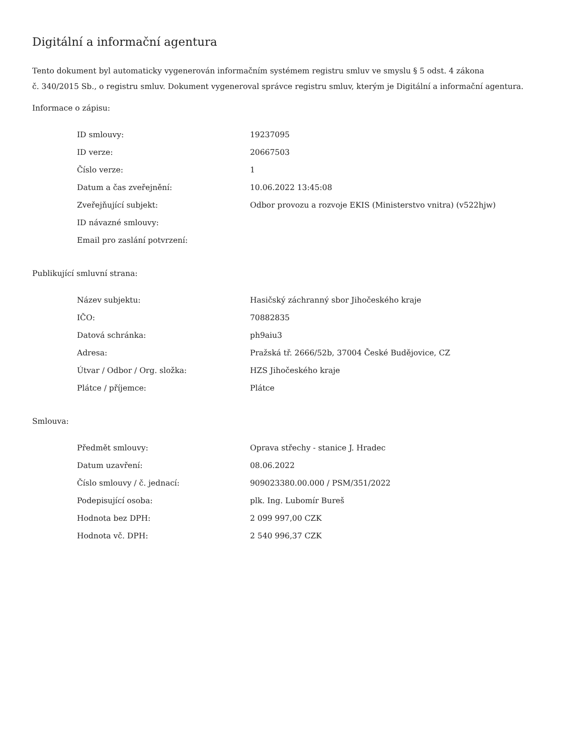Digitální a informační agentura
Tento dokument byl automaticky vygenerován informačním systémem registru smluv ve smyslu § 5 odst. 4 zákona
č. 340/2015 Sb., o registru smluv. Dokument vygeneroval správce registru smluv, kterým je Digitální a informační agentura.
Informace o zápisu:
| ID smlouvy: | 19237095 |
| ID verze: | 20667503 |
| Číslo verze: | 1 |
| Datum a čas zveřejnění: | 10.06.2022 13:45:08 |
| Zveřejňující subjekt: | Odbor provozu a rozvoje EKIS (Ministerstvo vnitra) (v522hjw) |
| ID návazné smlouvy: | |
| Email pro zaslání potvrzení: | |
Publikující smluvní strana:
| Název subjektu: | Hasičský záchranný sbor Jihočeského kraje |
| IČO: | 70882835 |
| Datová schránka: | ph9aiu3 |
| Adresa: | Pražská tř. 2666/52b, 37004 České Budějovice, CZ |
| Útvar / Odbor / Org. složka: | HZS Jihočeského kraje |
| Plátce / příjemce: | Plátce |
Smlouva:
| Předmět smlouvy: | Oprava střechy - stanice J. Hradec |
| Datum uzavření: | 08.06.2022 |
| Číslo smlouvy / č. jednací: | 909023380.00.000 / PSM/351/2022 |
| Podepisující osoba: | plk. Ing. Lubomír Bureš |
| Hodnota bez DPH: | 2 099 997,00 CZK |
| Hodnota vč. DPH: | 2 540 996,37 CZK |